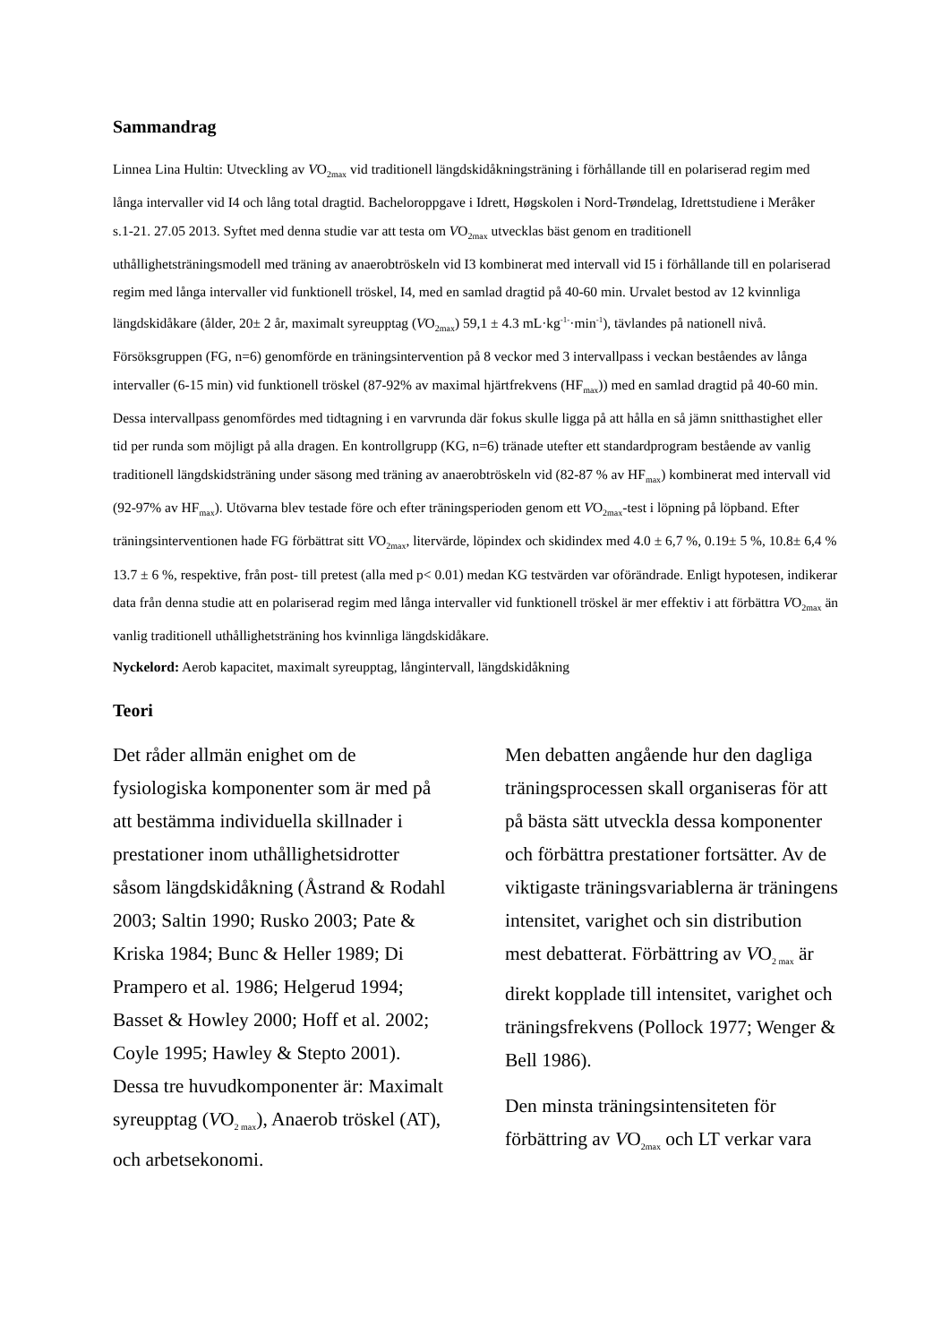Sammandrag
Linnea Lina Hultin: Utveckling av VO<sub>2max</sub> vid traditionell längdskidåkningsträning i förhållande till en polariserad regim med långa intervaller vid I4 och lång total dragtid. Bacheloroppgave i Idrett, Høgskolen i Nord-Trøndelag, Idrettstudiene i Meråker s.1-21. 27.05 2013. Syftet med denna studie var att testa om VO<sub>2max</sub> utvecklas bäst genom en traditionell uthållighetsträningsmodell med träning av anaerobtröskeln vid I3 kombinerat med intervall vid I5 i förhållande till en polariserad regim med långa intervaller vid funktionell tröskel, I4, med en samlad dragtid på 40-60 min. Urvalet bestod av 12 kvinnliga längdskidåkare (ålder, 20± 2 år, maximalt syreupptag (VO<sub>2max</sub>) 59,1 ± 4.3 mL·kg<sup>-1-</sup>·min<sup>-1</sup>), tävlandes på nationell nivå. Försöksgruppen (FG, n=6) genomförde en träningsintervention på 8 veckor med 3 intervallpass i veckan beståendes av långa intervaller (6-15 min) vid funktionell tröskel (87-92% av maximal hjärtfrekvens (HF<sub>max</sub>)) med en samlad dragtid på 40-60 min. Dessa intervallpass genomfördes med tidtagning i en varvrunda där fokus skulle ligga på att hålla en så jämn snitthastighet eller tid per runda som möjligt på alla dragen. En kontrollgrupp (KG, n=6) tränade utefter ett standardprogram bestående av vanlig traditionell längdskidsträning under säsong med träning av anaerobtröskeln vid (82-87 % av HF<sub>max</sub>) kombinerat med intervall vid (92-97% av HF<sub>max</sub>). Utövarna blev testade före och efter träningsperioden genom ett VO<sub>2max</sub>-test i löpning på löpband. Efter träningsinterventionen hade FG förbättrat sitt VO<sub>2max</sub>, litervärde, löpindex och skidindex med 4.0 ± 6,7 %, 0.19± 5 %, 10.8± 6,4 % 13.7 ± 6 %, respektive, från post- till pretest (alla med p< 0.01) medan KG testvärden var oförändrade. Enligt hypotesen, indikerar data från denna studie att en polariserad regim med långa intervaller vid funktionell tröskel är mer effektiv i att förbättra VO<sub>2max</sub> än vanlig traditionell uthållighetsträning hos kvinnliga längdskidåkare.
Nyckelord: Aerob kapacitet, maximalt syreupptag, långintervall, längdskidåkning
Teori
Det råder allmän enighet om de fysiologiska komponenter som är med på att bestämma individuella skillnader i prestationer inom uthållighetsidrotter såsom längdskidåkning (Åstrand & Rodahl 2003; Saltin 1990; Rusko 2003; Pate & Kriska 1984; Bunc & Heller 1989; Di Prampero et al. 1986; Helgerud 1994; Basset & Howley 2000; Hoff et al. 2002; Coyle 1995; Hawley & Stepto 2001). Dessa tre huvudkomponenter är: Maximalt syreupptag (VO<sub>2 max</sub>), Anaerob tröskel (AT), och arbetsekonomi.
Men debatten angående hur den dagliga träningsprocessen skall organiseras för att på bästa sätt utveckla dessa komponenter och förbättra prestationer fortsätter. Av de viktigaste träningsvariablerna är träningens intensitet, varighet och sin distribution mest debatterat. Förbättring av VO<sub>2 max</sub> är direkt kopplade till intensitet, varighet och träningsfrekvens (Pollock 1977; Wenger & Bell 1986).
Den minsta träningsintensiteten för förbättring av VO<sub>2max</sub> och LT verkar vara